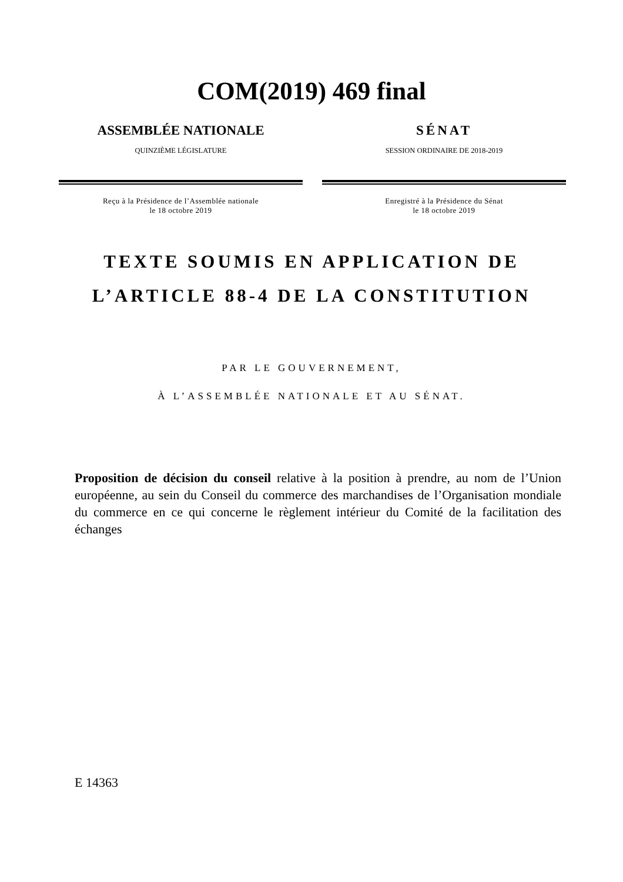COM(2019) 469 final
ASSEMBLÉE NATIONALE
QUINZIÈME LÉGISLATURE
Reçu à la Présidence de l’Assemblée nationale
le 18 octobre 2019
SÉNAT
SESSION ORDINAIRE DE 2018-2019
Enregistré à la Présidence du Sénat
le 18 octobre 2019
TEXTE SOUMIS EN APPLICATION DE
L’ARTICLE 88-4 DE LA CONSTITUTION
PAR LE GOUVERNEMENT,
À L’ASSEMBLÉE NATIONALE ET AU SÉNAT.
Proposition de décision du conseil relative à la position à prendre, au nom de l’Union européenne, au sein du Conseil du commerce des marchandises de l’Organisation mondiale du commerce en ce qui concerne le règlement intérieur du Comité de la facilitation des échanges
E 14363